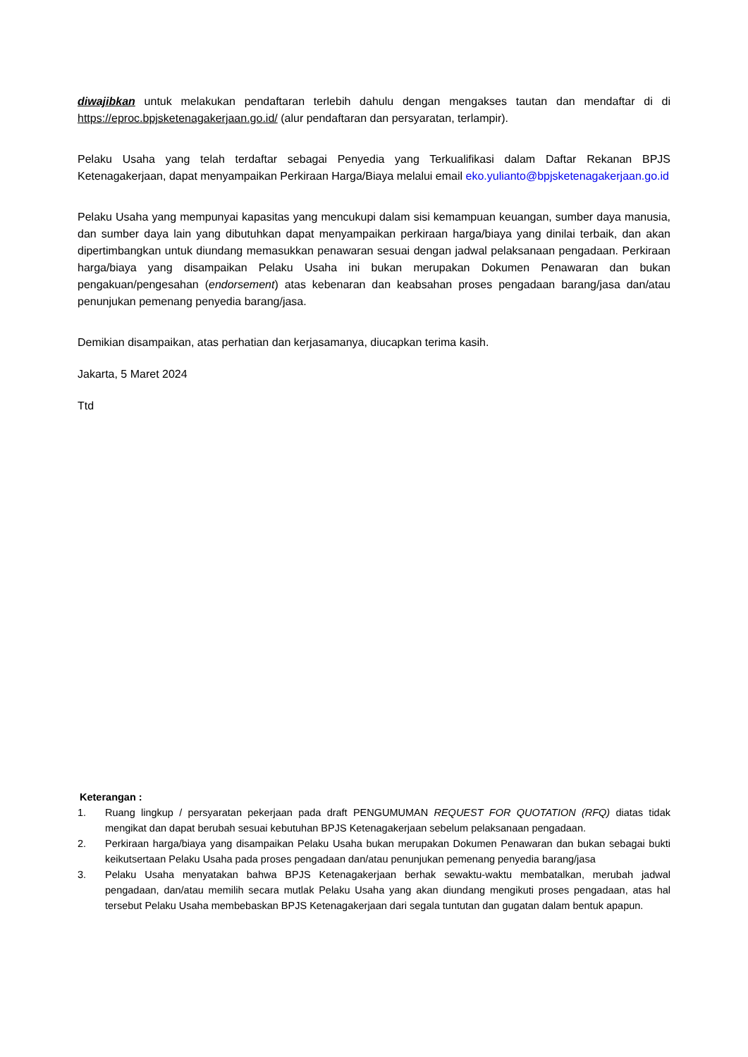diwajibkan untuk melakukan pendaftaran terlebih dahulu dengan mengakses tautan dan mendaftar di di https://eproc.bpjsketenagakerjaan.go.id/ (alur pendaftaran dan persyaratan, terlampir).
Pelaku Usaha yang telah terdaftar sebagai Penyedia yang Terkualifikasi dalam Daftar Rekanan BPJS Ketenagakerjaan, dapat menyampaikan Perkiraan Harga/Biaya melalui email eko.yulianto@bpjsketenagakerjaan.go.id
Pelaku Usaha yang mempunyai kapasitas yang mencukupi dalam sisi kemampuan keuangan, sumber daya manusia, dan sumber daya lain yang dibutuhkan dapat menyampaikan perkiraan harga/biaya yang dinilai terbaik, dan akan dipertimbangkan untuk diundang memasukkan penawaran sesuai dengan jadwal pelaksanaan pengadaan. Perkiraan harga/biaya yang disampaikan Pelaku Usaha ini bukan merupakan Dokumen Penawaran dan bukan pengakuan/pengesahan (endorsement) atas kebenaran dan keabsahan proses pengadaan barang/jasa dan/atau penunjukan pemenang penyedia barang/jasa.
Demikian disampaikan, atas perhatian dan kerjasamanya, diucapkan terima kasih.
Jakarta, 5 Maret 2024
Ttd
Keterangan :
1. Ruang lingkup / persyaratan pekerjaan pada draft PENGUMUMAN REQUEST FOR QUOTATION (RFQ) diatas tidak mengikat dan dapat berubah sesuai kebutuhan BPJS Ketenagakerjaan sebelum pelaksanaan pengadaan.
2. Perkiraan harga/biaya yang disampaikan Pelaku Usaha bukan merupakan Dokumen Penawaran dan bukan sebagai bukti keikutsertaan Pelaku Usaha pada proses pengadaan dan/atau penunjukan pemenang penyedia barang/jasa
3. Pelaku Usaha menyatakan bahwa BPJS Ketenagakerjaan berhak sewaktu-waktu membatalkan, merubah jadwal pengadaan, dan/atau memilih secara mutlak Pelaku Usaha yang akan diundang mengikuti proses pengadaan, atas hal tersebut Pelaku Usaha membebaskan BPJS Ketenagakerjaan dari segala tuntutan dan gugatan dalam bentuk apapun.